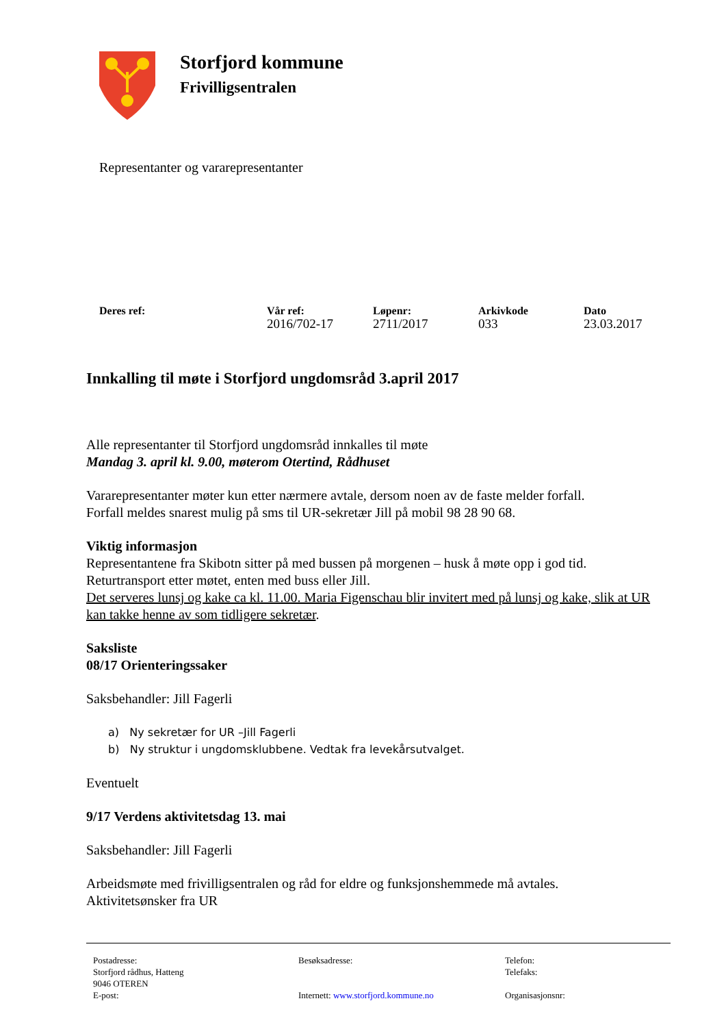Storfjord kommune
Frivilligsentralen
Representanter og vararepresentanter
| Deres ref: | Vår ref: | Løpenr: | Arkivkode | Dato |
| --- | --- | --- | --- | --- |
| | 2016/702-17 | 2711/2017 | 033 | 23.03.2017 |
Innkalling til møte i Storfjord ungdomsråd 3.april 2017
Alle representanter til Storfjord ungdomsråd innkalles til møte
Mandag 3. april kl. 9.00, møterom Otertind, Rådhuset
Vararepresentanter møter kun etter nærmere avtale, dersom noen av de faste melder forfall.
Forfall meldes snarest mulig på sms til UR-sekretær Jill på mobil 98 28 90 68.
Viktig informasjon
Representantene fra Skibotn sitter på med bussen på morgenen – husk å møte opp i god tid.
Returtransport etter møtet, enten med buss eller Jill.
Det serveres lunsj og kake ca kl. 11.00. Maria Figenschau blir invitert med på lunsj og kake, slik at UR kan takke henne av som tidligere sekretær.
Saksliste
08/17 Orienteringssaker
Saksbehandler: Jill Fagerli
a) Ny sekretær for UR –Jill Fagerli
b) Ny struktur i ungdomsklubbene. Vedtak fra levekårsutvalget.
Eventuelt
9/17 Verdens aktivitetsdag 13. mai
Saksbehandler: Jill Fagerli
Arbeidsmøte med frivilligsentralen og råd for eldre og funksjonshemmede må avtales.
Aktivitetsønsker fra UR
Postadresse:
Storfjord rådhus, Hatteng
9046 OTEREN
E-post:
Besøksadresse:
Internett: www.storfjord.kommune.no
Telefon:
Telefaks:
Organisasjonsnr: